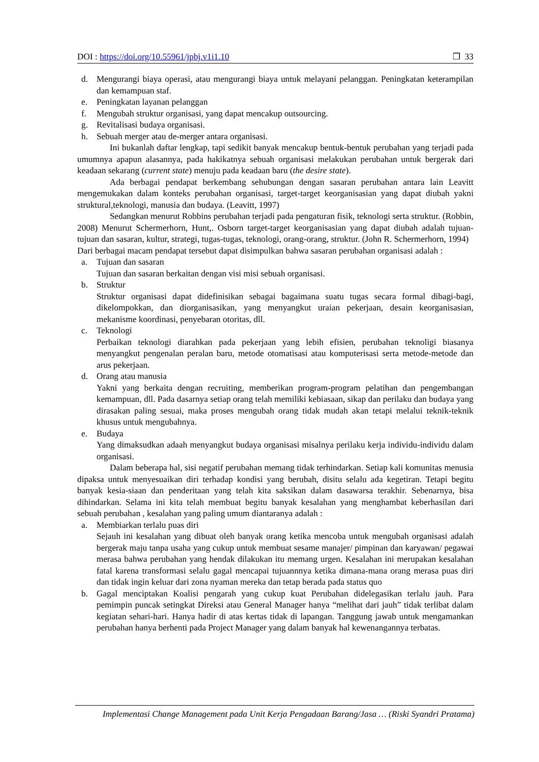DOI : https://doi.org/10.55961/jpbj.v1i1.10 ❒ 33
d. Mengurangi biaya operasi, atau mengurangi biaya untuk melayani pelanggan. Peningkatan keterampilan dan kemampuan staf.
e. Peningkatan layanan pelanggan
f. Mengubah struktur organisasi, yang dapat mencakup outsourcing.
g. Revitalisasi budaya organisasi.
h. Sebuah merger atau de-merger antara organisasi.
Ini bukanlah daftar lengkap, tapi sedikit banyak mencakup bentuk-bentuk perubahan yang terjadi pada umumnya apapun alasannya, pada hakikatnya sebuah organisasi melakukan perubahan untuk bergerak dari keadaan sekarang (current state) menuju pada keadaan baru (the desire state).
Ada berbagai pendapat berkembang sehubungan dengan sasaran perubahan antara lain Leavitt mengemukakan dalam konteks perubahan organisasi, target-target keorganisasian yang dapat diubah yakni struktural,teknologi, manusia dan budaya. (Leavitt, 1997)
Sedangkan menurut Robbins perubahan terjadi pada pengaturan fisik, teknologi serta struktur. (Robbin, 2008) Menurut Schermerhorn, Hunt,. Osborn target-target keorganisasian yang dapat diubah adalah tujuan-tujuan dan sasaran, kultur, strategi, tugas-tugas, teknologi, orang-orang, struktur. (John R. Schermerhorn, 1994)
Dari berbagai macam pendapat tersebut dapat disimpulkan bahwa sasaran perubahan organisasi adalah :
a. Tujuan dan sasaran
Tujuan dan sasaran berkaitan dengan visi misi sebuah organisasi.
b. Struktur
Struktur organisasi dapat didefinisikan sebagai bagaimana suatu tugas secara formal dibagi-bagi, dikelompokkan, dan diorganisasikan, yang menyangkut uraian pekerjaan, desain keorganisasian, mekanisme koordinasi, penyebaran otoritas, dll.
c. Teknologi
Perbaikan teknologi diarahkan pada pekerjaan yang lebih efisien, perubahan teknoligi biasanya menyangkut pengenalan peralan baru, metode otomatisasi atau komputerisasi serta metode-metode dan arus pekerjaan.
d. Orang atau manusia
Yakni yang berkaita dengan recruiting, memberikan program-program pelatihan dan pengembangan kemampuan, dll. Pada dasarnya setiap orang telah memiliki kebiasaan, sikap dan perilaku dan budaya yang dirasakan paling sesuai, maka proses mengubah orang tidak mudah akan tetapi melalui teknik-teknik khusus untuk mengubahnya.
e. Budaya
Yang dimaksudkan adaah menyangkut budaya organisasi misalnya perilaku kerja individu-individu dalam organisasi.
Dalam beberapa hal, sisi negatif perubahan memang tidak terhindarkan. Setiap kali komunitas menusia dipaksa untuk menyesuaikan diri terhadap kondisi yang berubah, disitu selalu ada kegetiran. Tetapi begitu banyak kesia-siaan dan penderitaan yang telah kita saksikan dalam dasawarsa terakhir. Sebenarnya, bisa dihindarkan. Selama ini kita telah membuat begitu banyak kesalahan yang menghambat keberhasilan dari sebuah perubahan , kesalahan yang paling umum diantaranya adalah :
a. Membiarkan terlalu puas diri
Sejauh ini kesalahan yang dibuat oleh banyak orang ketika mencoba untuk mengubah organisasi adalah bergerak maju tanpa usaha yang cukup untuk membuat sesame manajer/ pimpinan dan karyawan/ pegawai merasa bahwa perubahan yang hendak dilakukan itu memang urgen. Kesalahan ini merupakan kesalahan fatal karena transformasi selalu gagal mencapai tujuannnya ketika dimana-mana orang merasa puas diri dan tidak ingin keluar dari zona nyaman mereka dan tetap berada pada status quo
b. Gagal menciptakan Koalisi pengarah yang cukup kuat Perubahan didelegasikan terlalu jauh. Para pemimpin puncak setingkat Direksi atau General Manager hanya “melihat dari jauh” tidak terlibat dalam kegiatan sehari-hari. Hanya hadir di atas kertas tidak di lapangan. Tanggung jawab untuk mengamankan perubahan hanya berhenti pada Project Manager yang dalam banyak hal kewenangannya terbatas.
Implementasi Change Management pada Unit Kerja Pengadaan Barang/Jasa … (Riski Syandri Pratama)